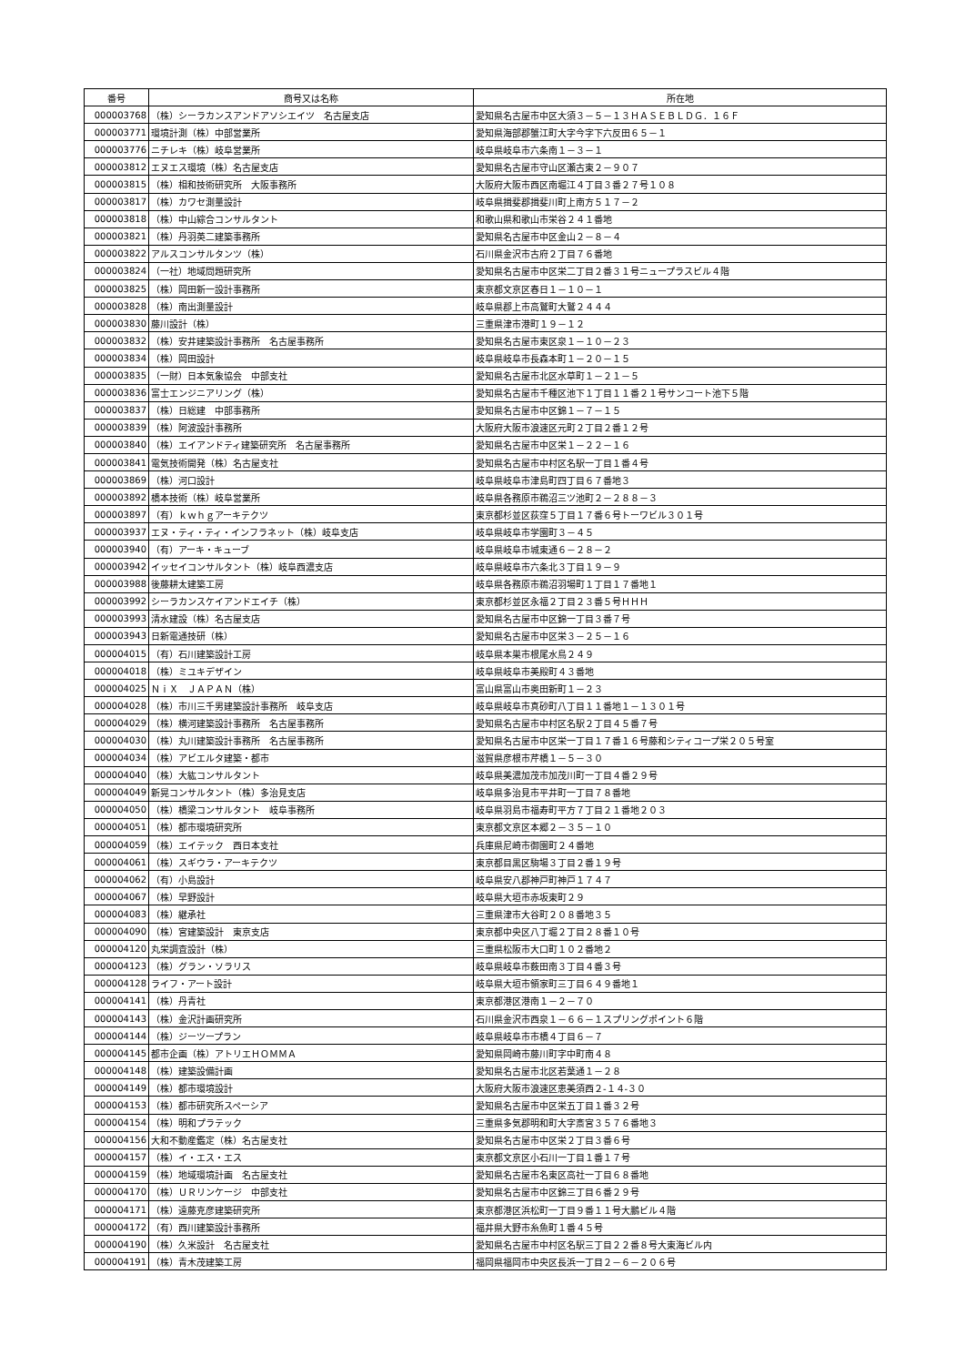| 番号 | 商号又は名称 | 所在地 |
| --- | --- | --- |
| 000003768 | （株）シーラカンスアンドアソシエイツ 名古屋支店 | 愛知県名古屋市中区大須３－５－１３ＨＡＳＥＢＬＤＧ．１６Ｆ |
| 000003771 | 環境計測（株）中部営業所 | 愛知県海部郡蟹江町大字今字下六反田６５－１ |
| 000003776 | ニチレキ（株）岐阜営業所 | 岐阜県岐阜市六条南１－３－１ |
| 000003812 | エヌエス環境（株）名古屋支店 | 愛知県名古屋市守山区瀬古東２－９０７ |
| 000003815 | （株）相和技術研究所 大阪事務所 | 大阪府大阪市西区南堀江４丁目３番２７号１０８ |
| 000003817 | （株）カワセ測量設計 | 岐阜県揖斐郡揖斐川町上南方５１７－２ |
| 000003818 | （株）中山綜合コンサルタント | 和歌山県和歌山市栄谷２４１番地 |
| 000003821 | （株）丹羽英二建築事務所 | 愛知県名古屋市中区金山２－８－４ |
| 000003822 | アルスコンサルタンツ（株） | 石川県金沢市古府２丁目７６番地 |
| 000003824 | （一社）地域問題研究所 | 愛知県名古屋市中区栄二丁目２番３１号ニュープラスビル４階 |
| 000003825 | （株）岡田新一設計事務所 | 東京都文京区春日１－１０－１ |
| 000003828 | （株）南出測量設計 | 岐阜県郡上市高鷲町大鷲２４４４ |
| 000003830 | 藤川設計（株） | 三重県津市港町１９－１２ |
| 000003832 | （株）安井建築設計事務所 名古屋事務所 | 愛知県名古屋市東区泉１－１０－２３ |
| 000003834 | （株）岡田設計 | 岐阜県岐阜市長森本町１－２０－１５ |
| 000003835 | （一財）日本気象協会 中部支社 | 愛知県名古屋市北区水草町１－２１－５ |
| 000003836 | 富士エンジニアリング（株） | 愛知県名古屋市千種区池下１丁目１１番２１号サンコート池下５階 |
| 000003837 | （株）日総建 中部事務所 | 愛知県名古屋市中区錦１－７－１５ |
| 000003839 | （株）阿波設計事務所 | 大阪府大阪市浪速区元町２丁目２番１２号 |
| 000003840 | （株）エイアンドティ建築研究所 名古屋事務所 | 愛知県名古屋市中区栄１－２２－１６ |
| 000003841 | 電気技術開発（株）名古屋支社 | 愛知県名古屋市中村区名駅一丁目１番４号 |
| 000003869 | （株）河口設計 | 岐阜県岐阜市津島町四丁目６７番地３ |
| 000003892 | 橋本技術（株）岐阜営業所 | 岐阜県各務原市鵜沼三ツ池町２－２８８－３ |
| 000003897 | （有）ｋｗｈｇアーキテクツ | 東京都杉並区荻窪５丁目１７番６号トーワビル３０１号 |
| 000003937 | エヌ・ティ・ティ・インフラネット（株）岐阜支店 | 岐阜県岐阜市学園町３－４５ |
| 000003940 | （有）アーキ・キューブ | 岐阜県岐阜市城東通６－２８－２ |
| 000003942 | イッセイコンサルタント（株）岐阜西濃支店 | 岐阜県岐阜市六条北３丁目１９－９ |
| 000003988 | 後藤耕太建築工房 | 岐阜県各務原市鵜沼羽場町１丁目１７番地１ |
| 000003992 | シーラカンスケイアンドエイチ（株） | 東京都杉並区永福２丁目２３番５号ＨＨＨ |
| 000003993 | 清水建設（株）名古屋支店 | 愛知県名古屋市中区錦一丁目３番７号 |
| 000003943 | 日新電通技研（株） | 愛知県名古屋市中区栄３－２５－１６ |
| 000004015 | （有）石川建築設計工房 | 岐阜県本巣市根尾水鳥２４９ |
| 000004018 | （株）ミユキデザイン | 岐阜県岐阜市美殿町４３番地 |
| 000004025 | ＮｉＸ ＪＡＰＡＮ（株） | 富山県富山市奥田新町１－２３ |
| 000004028 | （株）市川三千男建築設計事務所 岐阜支店 | 岐阜県岐阜市真砂町八丁目１１番地１－１３０１号 |
| 000004029 | （株）横河建築設計事務所 名古屋事務所 | 愛知県名古屋市中村区名駅２丁目４５番７号 |
| 000004030 | （株）丸川建築設計事務所 名古屋事務所 | 愛知県名古屋市中区栄一丁目１７番１６号藤和シティコープ栄２０５号室 |
| 000004034 | （株）アビエルタ建築・都市 | 滋賀県彦根市芹橋１－５－３０ |
| 000004040 | （株）大紘コンサルタント | 岐阜県美濃加茂市加茂川町一丁目４番２９号 |
| 000004049 | 新晃コンサルタント（株）多治見支店 | 岐阜県多治見市平井町一丁目７８番地 |
| 000004050 | （株）橋梁コンサルタント 岐阜事務所 | 岐阜県羽島市福寿町平方７丁目２１番地２０３ |
| 000004051 | （株）都市環境研究所 | 東京都文京区本郷２－３５－１０ |
| 000004059 | （株）エイテック 西日本支社 | 兵庫県尼崎市御園町２４番地 |
| 000004061 | （株）スギウラ・アーキテクツ | 東京都目黒区駒場３丁目２番１９号 |
| 000004062 | （有）小島設計 | 岐阜県安八郡神戸町神戸１７４７ |
| 000004067 | （株）早野設計 | 岐阜県大垣市赤坂東町２９ |
| 000004083 | （株）継承社 | 三重県津市大谷町２０８番地３５ |
| 000004090 | （株）宮建築設計 東京支店 | 東京都中央区八丁堀２丁目２８番１０号 |
| 000004120 | 丸栄調査設計（株） | 三重県松阪市大口町１０２番地２ |
| 000004123 | （株）グラン・ソラリス | 岐阜県岐阜市薮田南３丁目４番３号 |
| 000004128 | ライフ・アート設計 | 岐阜県大垣市領家町三丁目６４９番地１ |
| 000004141 | （株）丹青社 | 東京都港区港南１－２－７０ |
| 000004143 | （株）金沢計画研究所 | 石川県金沢市西泉１－６６－１スプリングポイント６階 |
| 000004144 | （株）ジーツープラン | 岐阜県岐阜市市橋４丁目６－７ |
| 000004145 | 都市企画（株）アトリエＨＯＭＭＡ | 愛知県岡崎市藤川町字中町南４８ |
| 000004148 | （株）建築設備計画 | 愛知県名古屋市北区若葉通１－２８ |
| 000004149 | （株）都市環境設計 | 大阪府大阪市浪速区恵美須西２‐１４‐３０ |
| 000004153 | （株）都市研究所スペーシア | 愛知県名古屋市中区栄五丁目１番３２号 |
| 000004154 | （株）明和プラテック | 三重県多気郡明和町大字斎宮３５７６番地３ |
| 000004156 | 大和不動産鑑定（株）名古屋支社 | 愛知県名古屋市中区栄２丁目３番６号 |
| 000004157 | （株）イ・エス・エス | 東京都文京区小石川一丁目１番１７号 |
| 000004159 | （株）地域環境計画 名古屋支社 | 愛知県名古屋市名東区高社一丁目６８番地 |
| 000004170 | （株）ＵＲリンケージ 中部支社 | 愛知県名古屋市中区錦三丁目６番２９号 |
| 000004171 | （株）遠藤克彦建築研究所 | 東京都港区浜松町一丁目９番１１号大鵬ビル４階 |
| 000004172 | （有）西川建築設計事務所 | 福井県大野市糸魚町１番４５号 |
| 000004190 | （株）久米設計 名古屋支社 | 愛知県名古屋市中村区名駅三丁目２２番８号大東海ビル内 |
| 000004191 | （株）青木茂建築工房 | 福岡県福岡市中央区長浜一丁目２－６－２０６号 |